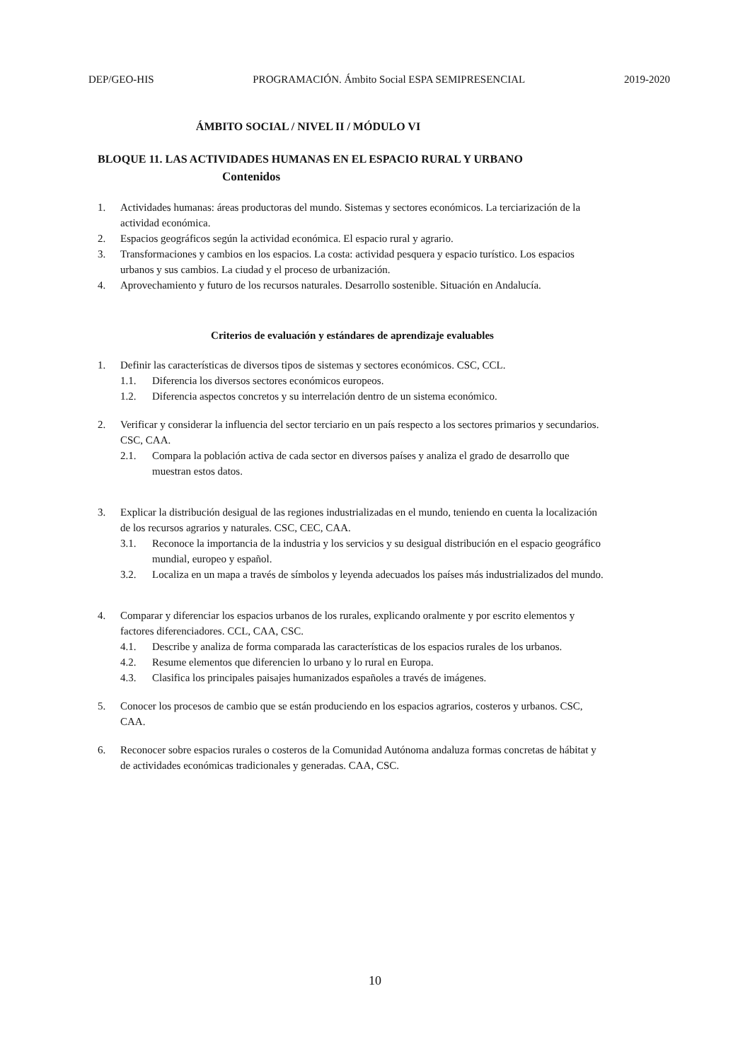DEP/GEO-HIS PROGRAMACIÓN. Ámbito Social ESPA SEMIPRESENCIAL 2019-2020
ÁMBITO SOCIAL / NIVEL II / MÓDULO VI
BLOQUE 11. LAS ACTIVIDADES HUMANAS EN EL ESPACIO RURAL Y URBANO
Contenidos
1. Actividades humanas: áreas productoras del mundo. Sistemas y sectores económicos. La terciarización de la actividad económica.
2. Espacios geográficos según la actividad económica. El espacio rural y agrario.
3. Transformaciones y cambios en los espacios. La costa: actividad pesquera y espacio turístico. Los espacios urbanos y sus cambios. La ciudad y el proceso de urbanización.
4. Aprovechamiento y futuro de los recursos naturales. Desarrollo sostenible. Situación en Andalucía.
Criterios de evaluación y estándares de aprendizaje evaluables
1. Definir las características de diversos tipos de sistemas y sectores económicos. CSC, CCL.
1.1. Diferencia los diversos sectores económicos europeos.
1.2. Diferencia aspectos concretos y su interrelación dentro de un sistema económico.
2. Verificar y considerar la influencia del sector terciario en un país respecto a los sectores primarios y secundarios. CSC, CAA.
2.1. Compara la población activa de cada sector en diversos países y analiza el grado de desarrollo que muestran estos datos.
3. Explicar la distribución desigual de las regiones industrializadas en el mundo, teniendo en cuenta la localización de los recursos agrarios y naturales. CSC, CEC, CAA.
3.1. Reconoce la importancia de la industria y los servicios y su desigual distribución en el espacio geográfico mundial, europeo y español.
3.2. Localiza en un mapa a través de símbolos y leyenda adecuados los países más industrializados del mundo.
4. Comparar y diferenciar los espacios urbanos de los rurales, explicando oralmente y por escrito elementos y factores diferenciadores. CCL, CAA, CSC.
4.1. Describe y analiza de forma comparada las características de los espacios rurales de los urbanos.
4.2. Resume elementos que diferencien lo urbano y lo rural en Europa.
4.3. Clasifica los principales paisajes humanizados españoles a través de imágenes.
5. Conocer los procesos de cambio que se están produciendo en los espacios agrarios, costeros y urbanos. CSC, CAA.
6. Reconocer sobre espacios rurales o costeros de la Comunidad Autónoma andaluza formas concretas de hábitat y de actividades económicas tradicionales y generadas. CAA, CSC.
10